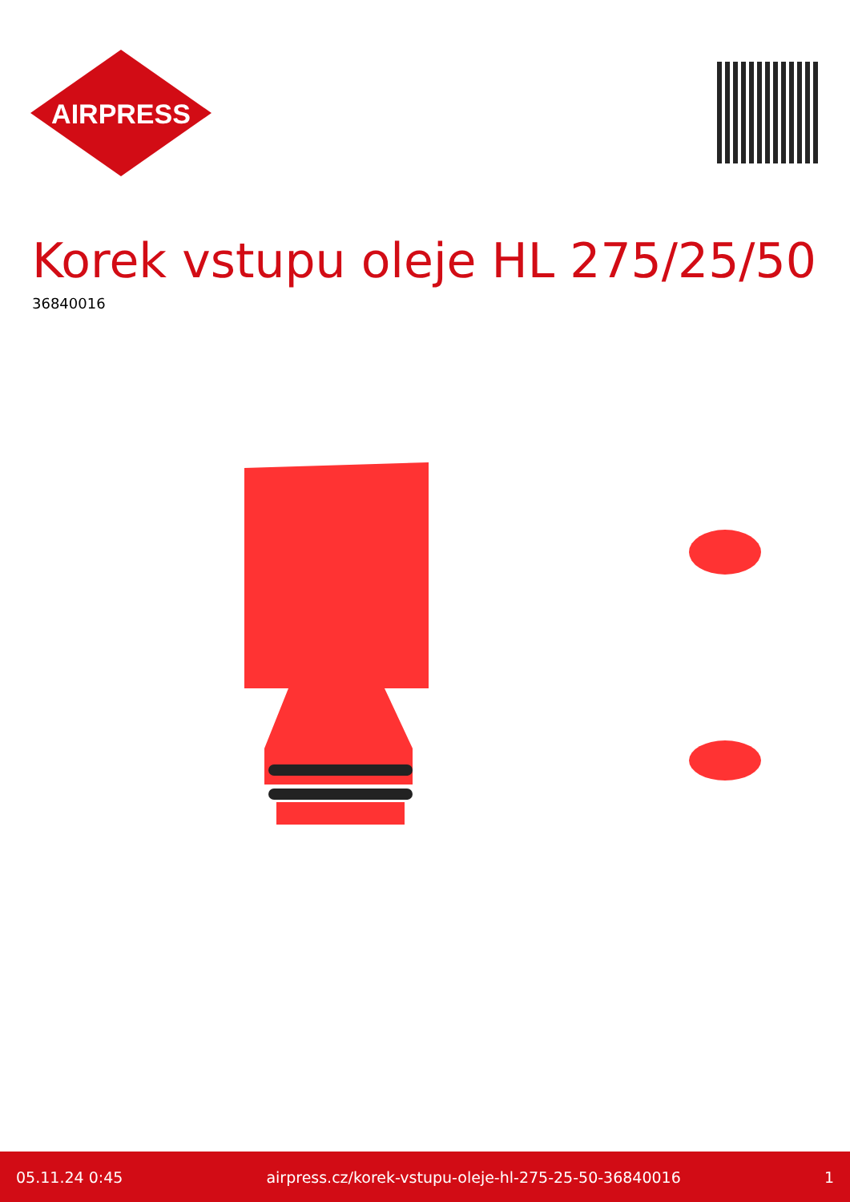AIRPRESS
Korek vstupu oleje HL 275/25/50
36840016
05.11.24 0:45 airpress.cz/korek-vstupu-oleje-hl-275-25-50-36840016 1